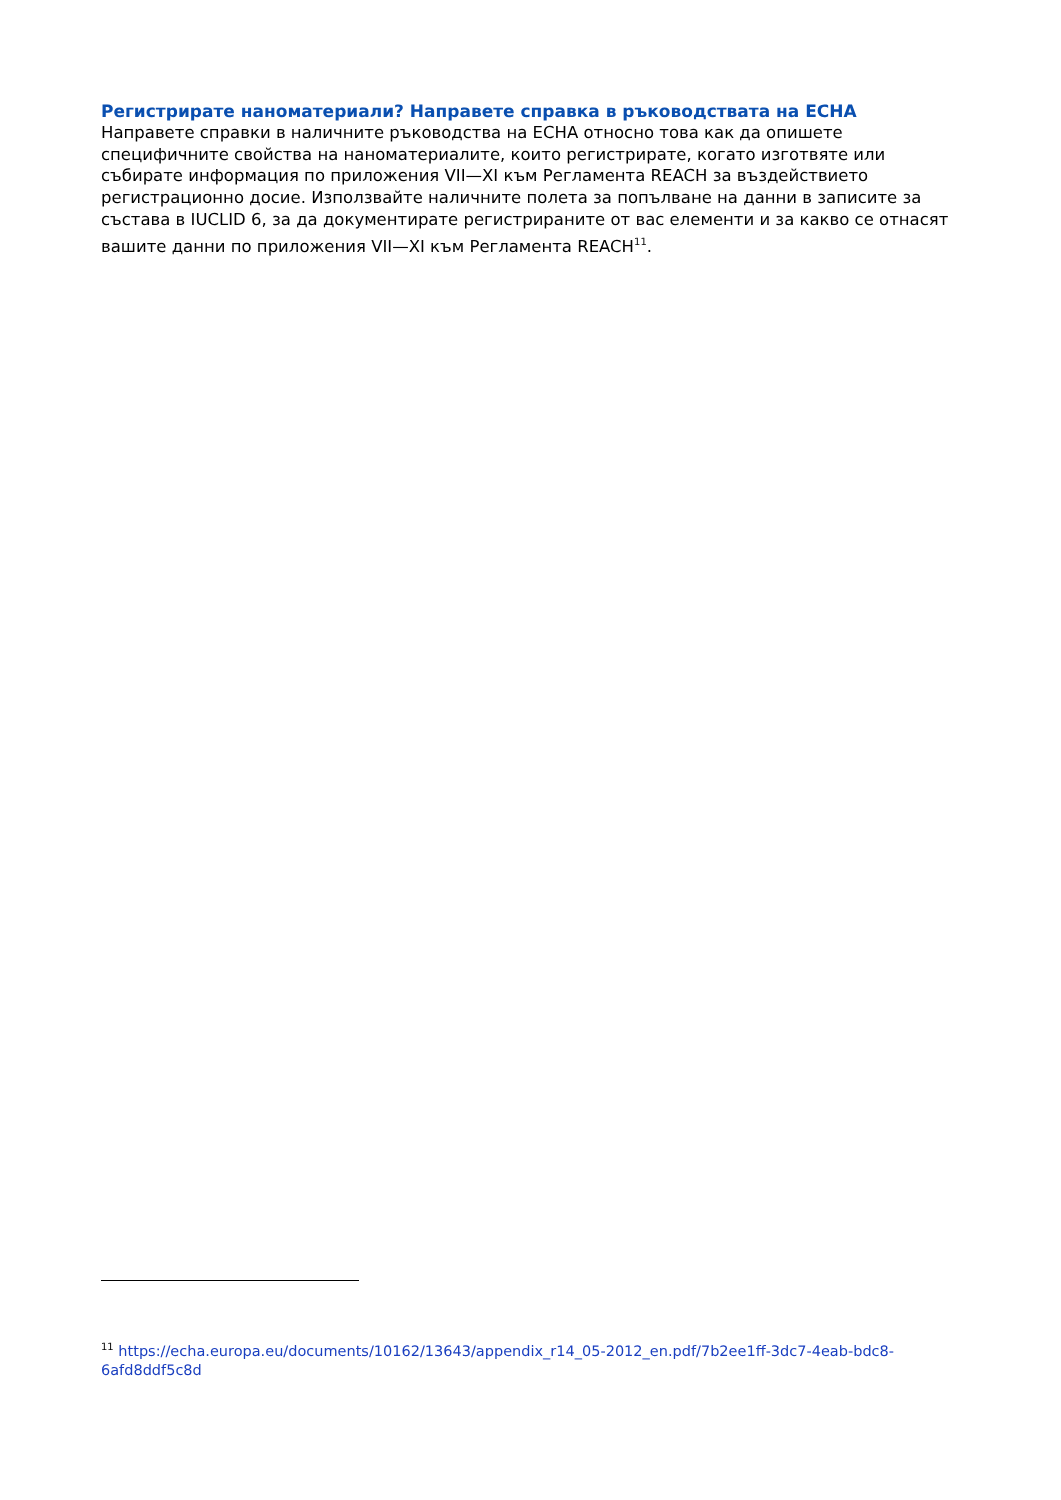Регистрирате наноматериали? Направете справка в ръководствата на ECHA
Направете справки в наличните ръководства на ECHA относно това как да опишете специфичните свойства на наноматериалите, които регистрирате, когато изготвяте или събирате информация по приложения VII—XI към Регламента REACH за въздействието регистрационно досие. Използвайте наличните полета за попълване на данни в записите за състава в IUCLID 6, за да документирате регистрираните от вас елементи и за какво се отнасят вашите данни по приложения VII—XI към Регламента REACH<sup>11</sup>.
<sup>11</sup> https://echa.europa.eu/documents/10162/13643/appendix_r14_05-2012_en.pdf/7b2ee1ff-3dc7-4eab-bdc8-6afd8ddf5c8d